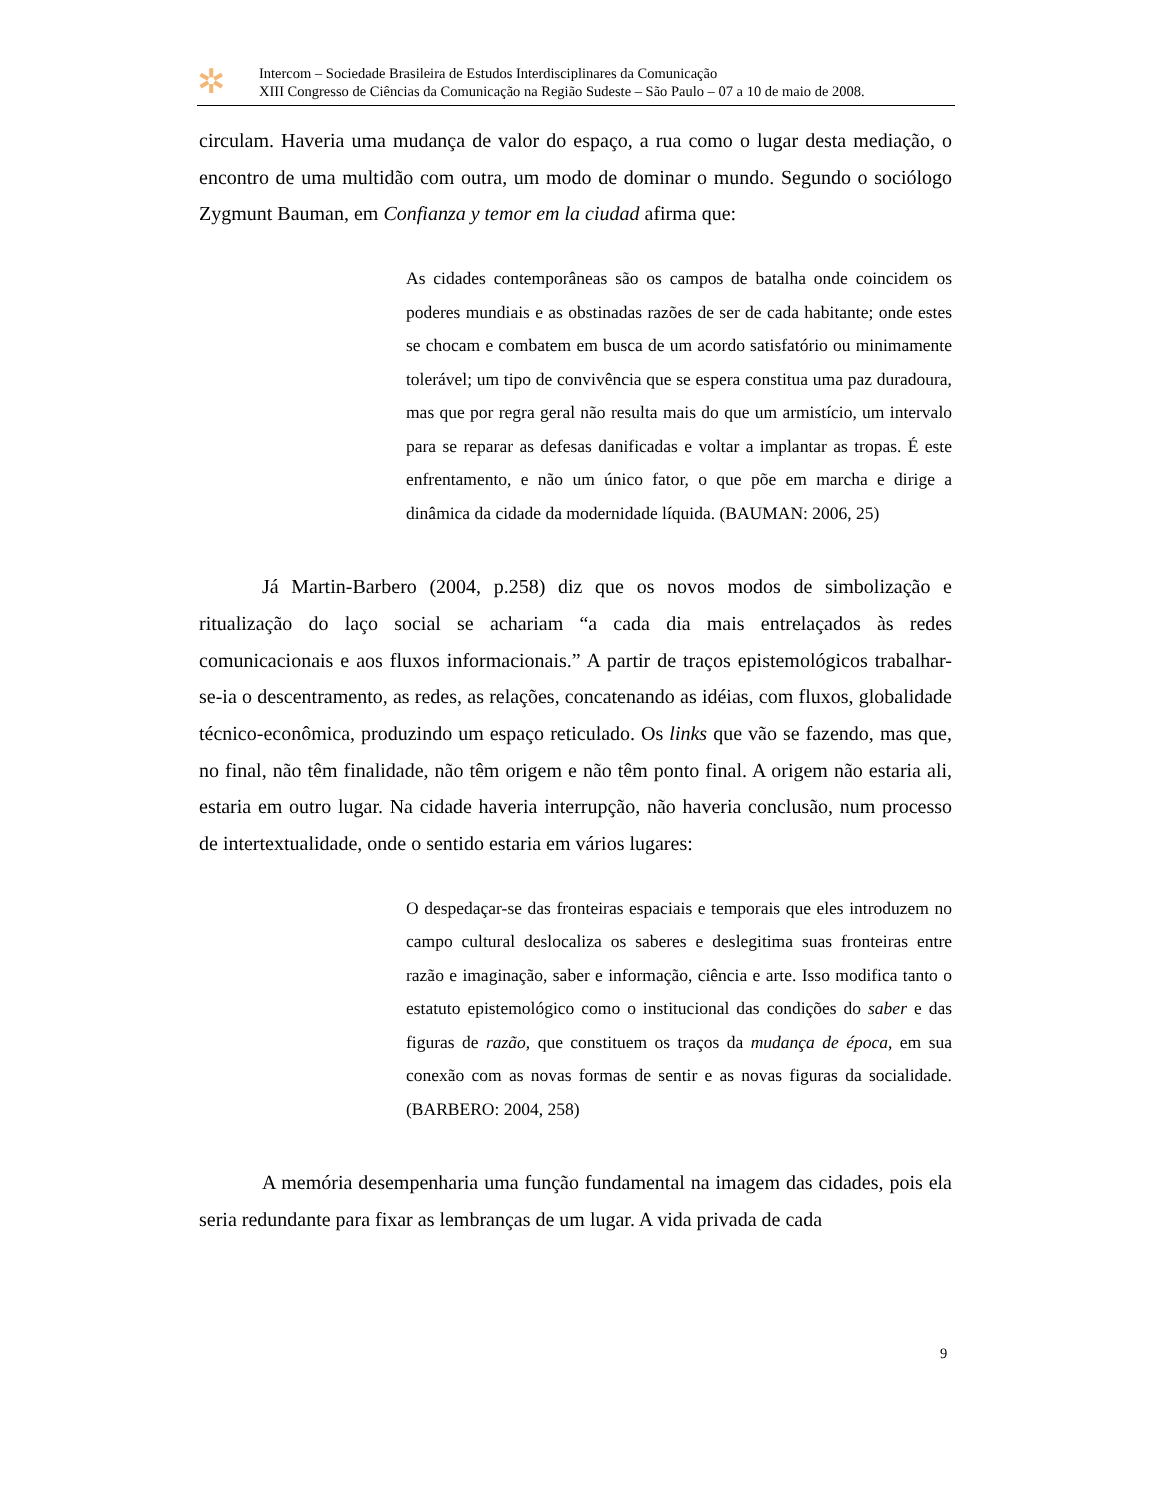✲
Intercom – Sociedade Brasileira de Estudos Interdisciplinares da Comunicação
XIII Congresso de Ciências da Comunicação na Região Sudeste – São Paulo – 07 a 10 de maio de 2008.
circulam. Haveria uma mudança de valor do espaço, a rua como o lugar desta mediação, o encontro de uma multidão com outra, um modo de dominar o mundo. Segundo o sociólogo Zygmunt Bauman, em Confianza y temor em la ciudad afirma que:
As cidades contemporâneas são os campos de batalha onde coincidem os poderes mundiais e as obstinadas razões de ser de cada habitante; onde estes se chocam e combatem em busca de um acordo satisfatório ou minimamente tolerável; um tipo de convivência que se espera constitua uma paz duradoura, mas que por regra geral não resulta mais do que um armistício, um intervalo para se reparar as defesas danificadas e voltar a implantar as tropas. É este enfrentamento, e não um único fator, o que põe em marcha e dirige a dinâmica da cidade da modernidade líquida. (BAUMAN: 2006, 25)
Já Martin-Barbero (2004, p.258) diz que os novos modos de simbolização e ritualização do laço social se achariam “a cada dia mais entrelaçados às redes comunicacionais e aos fluxos informacionais.” A partir de traços epistemológicos trabalhar-se-ia o descentramento, as redes, as relações, concatenando as idéias, com fluxos, globalidade técnico-econômica, produzindo um espaço reticulado. Os links que vão se fazendo, mas que, no final, não têm finalidade, não têm origem e não têm ponto final. A origem não estaria ali, estaria em outro lugar. Na cidade haveria interrupção, não haveria conclusão, num processo de intertextualidade, onde o sentido estaria em vários lugares:
O despedaçar-se das fronteiras espaciais e temporais que eles introduzem no campo cultural deslocaliza os saberes e deslegitima suas fronteiras entre razão e imaginação, saber e informação, ciência e arte. Isso modifica tanto o estatuto epistemológico como o institucional das condições do saber e das figuras de razão, que constituem os traços da mudança de época, em sua conexão com as novas formas de sentir e as novas figuras da socialidade. (BARBERO: 2004, 258)
A memória desempenharia uma função fundamental na imagem das cidades, pois ela seria redundante para fixar as lembranças de um lugar. A vida privada de cada
9